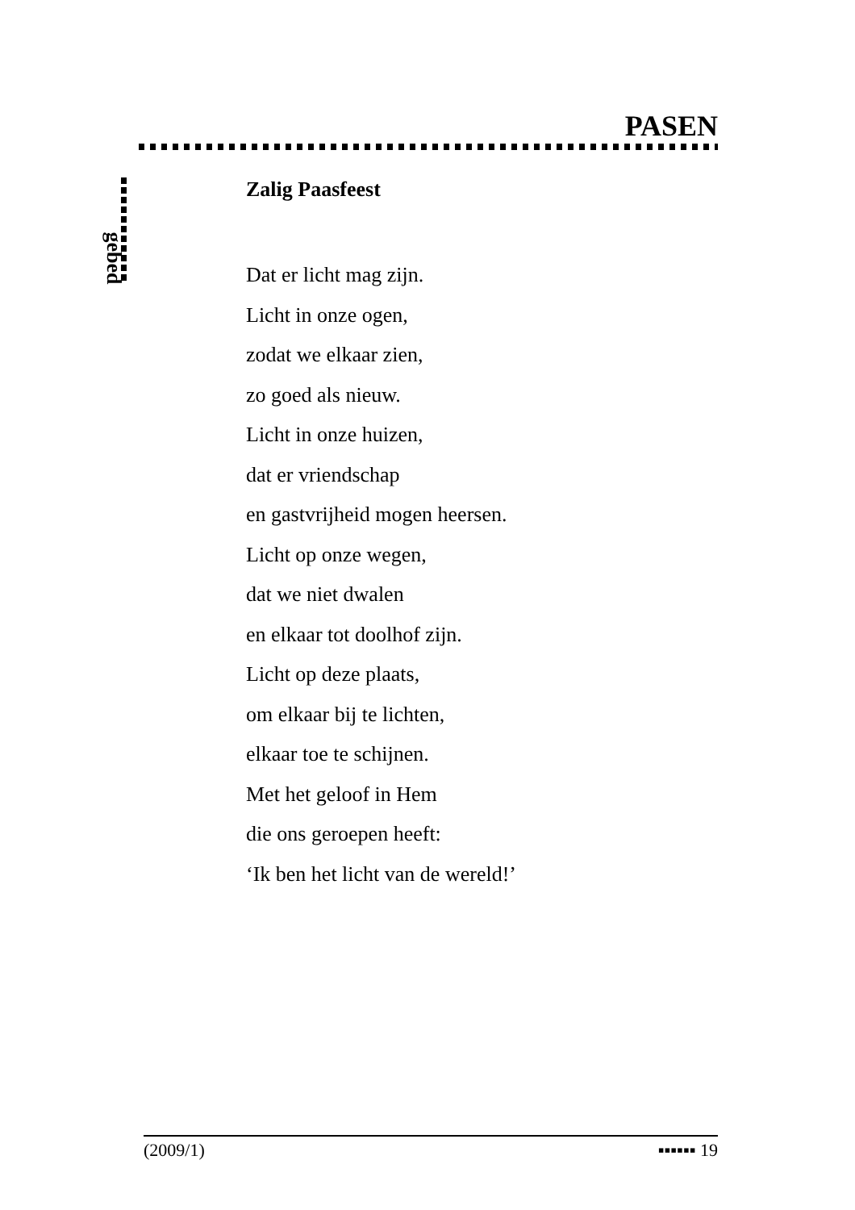PASEN
gebed
Zalig Paasfeest
Dat er licht mag zijn.
Licht in onze ogen,
zodat we elkaar zien,
zo goed als nieuw.
Licht in onze huizen,
dat er vriendschap
en gastvrijheid mogen heersen.
Licht op onze wegen,
dat we niet dwalen
en elkaar tot doolhof zijn.
Licht op deze plaats,
om elkaar bij te lichten,
elkaar toe te schijnen.
Met het geloof in Hem
die ons geroepen heeft:
‘Ik ben het licht van de wereld!’
(2009/1) ▪▪▪▪▪▪ 19